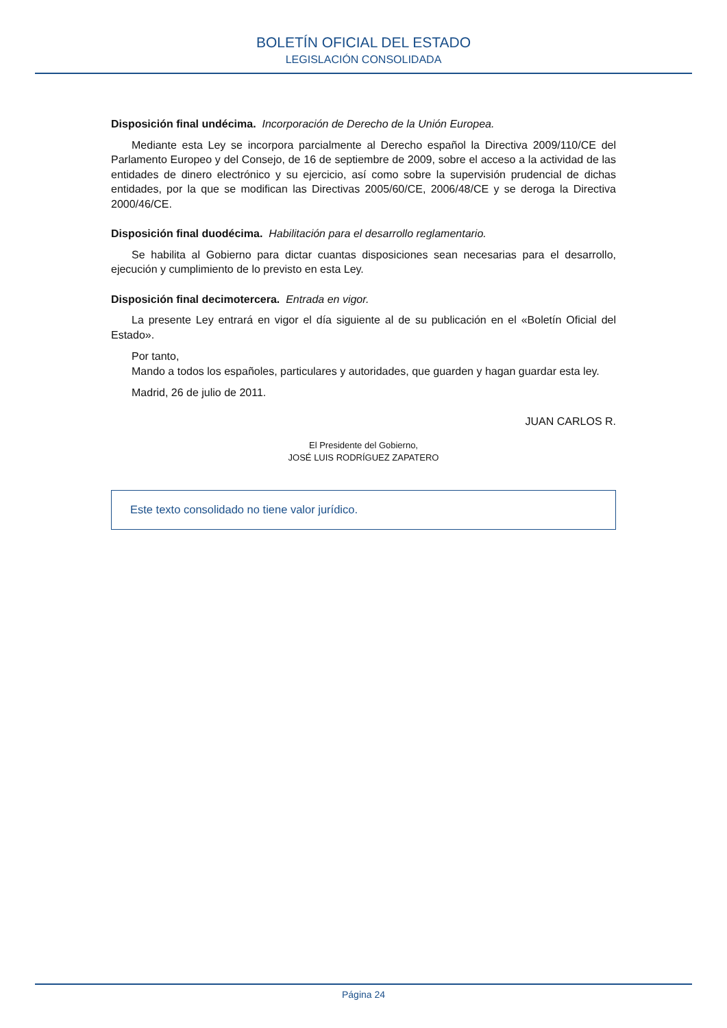BOLETÍN OFICIAL DEL ESTADO
LEGISLACIÓN CONSOLIDADA
Disposición final undécima. Incorporación de Derecho de la Unión Europea.
Mediante esta Ley se incorpora parcialmente al Derecho español la Directiva 2009/110/CE del Parlamento Europeo y del Consejo, de 16 de septiembre de 2009, sobre el acceso a la actividad de las entidades de dinero electrónico y su ejercicio, así como sobre la supervisión prudencial de dichas entidades, por la que se modifican las Directivas 2005/60/CE, 2006/48/CE y se deroga la Directiva 2000/46/CE.
Disposición final duodécima. Habilitación para el desarrollo reglamentario.
Se habilita al Gobierno para dictar cuantas disposiciones sean necesarias para el desarrollo, ejecución y cumplimiento de lo previsto en esta Ley.
Disposición final decimotercera. Entrada en vigor.
La presente Ley entrará en vigor el día siguiente al de su publicación en el «Boletín Oficial del Estado».
Por tanto,
Mando a todos los españoles, particulares y autoridades, que guarden y hagan guardar esta ley.
Madrid, 26 de julio de 2011.
JUAN CARLOS R.
El Presidente del Gobierno,
JOSÉ LUIS RODRÍGUEZ ZAPATERO
Este texto consolidado no tiene valor jurídico.
Página 24